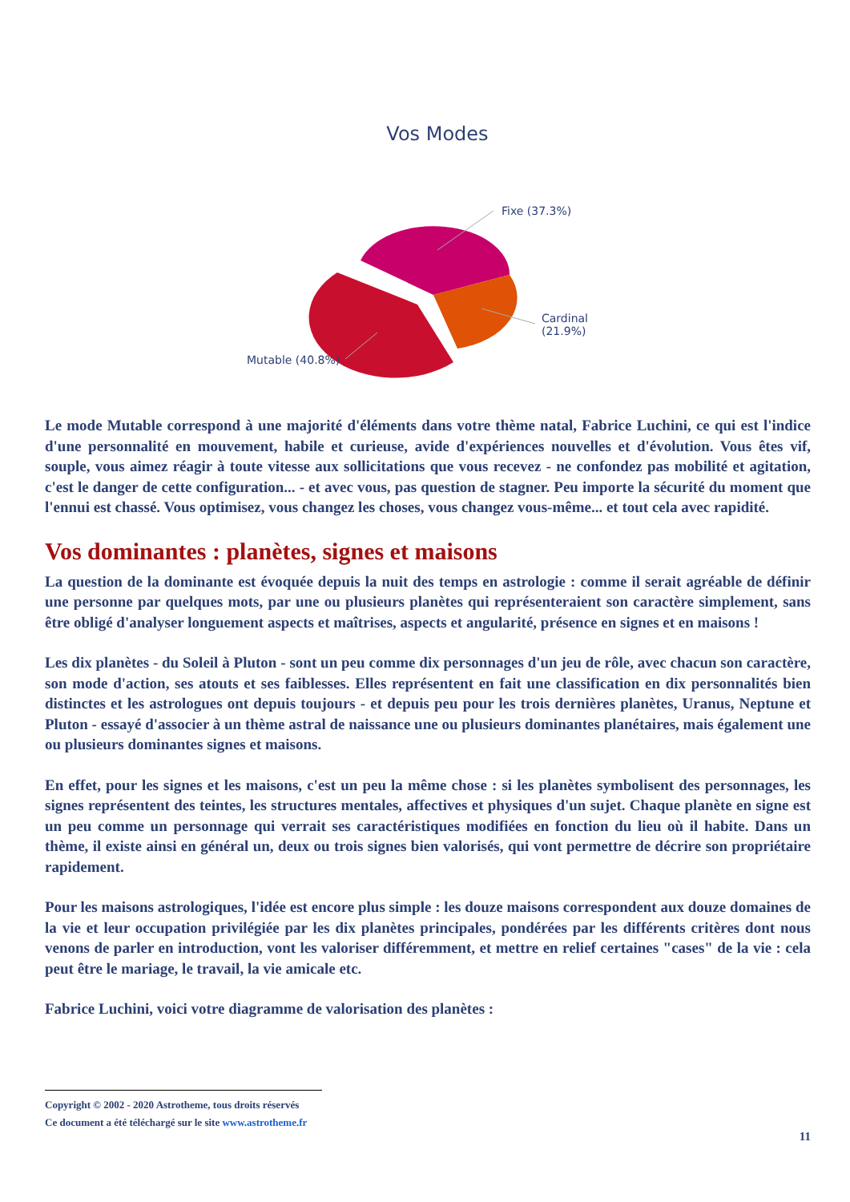Vos Modes
Fixe (37.3%)
Cardinal
(21.9%)
Mutable (40.8%)
Le mode Mutable correspond à une majorité d'éléments dans votre thème natal, Fabrice Luchini, ce qui est l'indice d'une personnalité en mouvement, habile et curieuse, avide d'expériences nouvelles et d'évolution. Vous êtes vif, souple, vous aimez réagir à toute vitesse aux sollicitations que vous recevez - ne confondez pas mobilité et agitation, c'est le danger de cette configuration... - et avec vous, pas question de stagner. Peu importe la sécurité du moment que l'ennui est chassé. Vous optimisez, vous changez les choses, vous changez vous-même... et tout cela avec rapidité.
Vos dominantes : planètes, signes et maisons
La question de la dominante est évoquée depuis la nuit des temps en astrologie : comme il serait agréable de définir une personne par quelques mots, par une ou plusieurs planètes qui représenteraient son caractère simplement, sans être obligé d'analyser longuement aspects et maîtrises, aspects et angularité, présence en signes et en maisons !
Les dix planètes - du Soleil à Pluton - sont un peu comme dix personnages d'un jeu de rôle, avec chacun son caractère, son mode d'action, ses atouts et ses faiblesses. Elles représentent en fait une classification en dix personnalités bien distinctes et les astrologues ont depuis toujours - et depuis peu pour les trois dernières planètes, Uranus, Neptune et Pluton - essayé d'associer à un thème astral de naissance une ou plusieurs dominantes planétaires, mais également une ou plusieurs dominantes signes et maisons.
En effet, pour les signes et les maisons, c'est un peu la même chose : si les planètes symbolisent des personnages, les signes représentent des teintes, les structures mentales, affectives et physiques d'un sujet. Chaque planète en signe est un peu comme un personnage qui verrait ses caractéristiques modifiées en fonction du lieu où il habite. Dans un thème, il existe ainsi en général un, deux ou trois signes bien valorisés, qui vont permettre de décrire son propriétaire rapidement.
Pour les maisons astrologiques, l'idée est encore plus simple : les douze maisons correspondent aux douze domaines de la vie et leur occupation privilégiée par les dix planètes principales, pondérées par les différents critères dont nous venons de parler en introduction, vont les valoriser différemment, et mettre en relief certaines "cases" de la vie : cela peut être le mariage, le travail, la vie amicale etc.
Fabrice Luchini, voici votre diagramme de valorisation des planètes :
Copyright © 2002 - 2020 Astrotheme, tous droits réservés
Ce document a été téléchargé sur le site www.astrotheme.fr
11